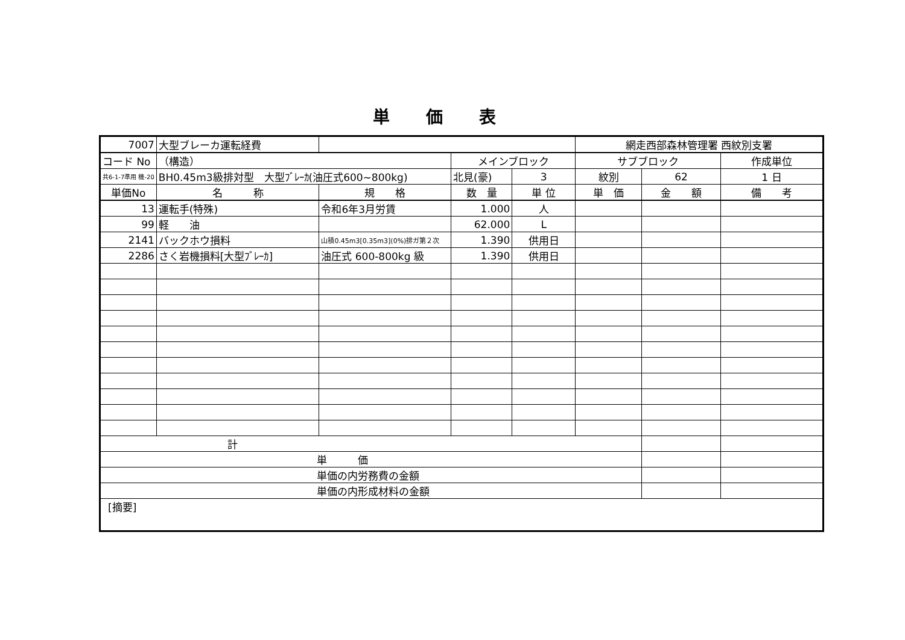単価表
| 7007 | 大型ブレーカ運転経費 | | | | 網走西部森林管理署 西紋別支署 | | |
| コード No | （構造） | | メインブロック | | サブブロック | | 作成単位 |
| 共6-1-7準用 機-20 | BH0.45m3級排対型 大型ﾌﾞﾚｰｶ(油圧式600~800kg) | | 北見(豪) | 3 | 紋別 | 62 | 1 日 |
| 単価No | 名 称 | 規 格 | 数 量 | 単 位 | 単 価 | 金 額 | 備 考 |
| 13 | 運転手(特殊) | 令和6年3月労賃 | 1.000 | 人 | | | |
| 99 | 軽 油 | | 62.000 | L | | | |
| 2141 | バックホウ損料 | 山積0.45m3[0.35m3](0%)排ガ第２次 | 1.390 | 供用日 | | | |
| 2286 | さく岩機損料[大型ﾌﾞﾚｰｶ] | 油圧式 600-800kg 級 | 1.390 | 供用日 | | | |
| 計 | | | | | | | |
| 単 価 | | | | | | | |
| 単価の内労務費の金額 | | | | | | | |
| 単価の内形成材料の金額 | | | | | | | |
| [摘要] | | | | | | | |